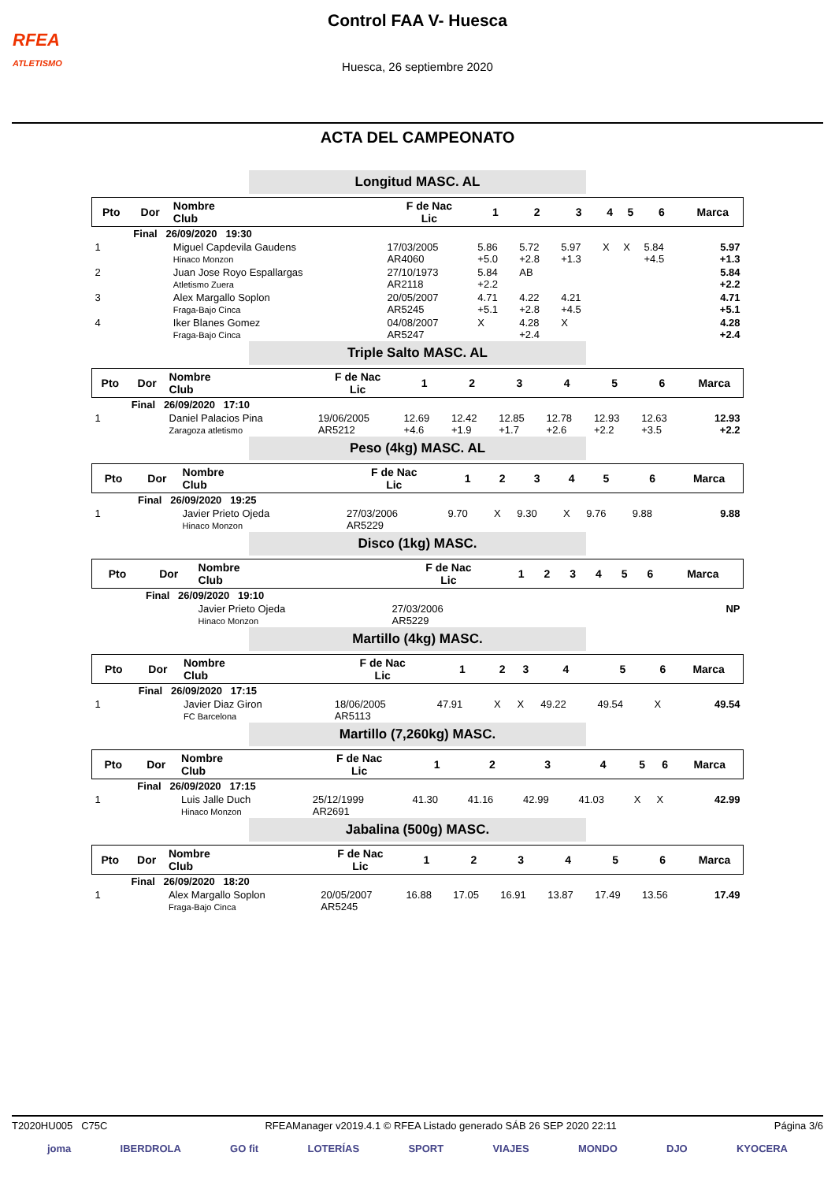RFEA
ATLETISMO
Control FAA V- Huesca
Huesca, 26 septiembre 2020
ACTA DEL CAMPEONATO
Longitud MASC. AL
| Pto | Dor | Nombre Club | F de Nac Lic | 1 | 2 | 3 | 4 | 5 | 6 | Marca |
| --- | --- | --- | --- | --- | --- | --- | --- | --- | --- | --- |
| | Final 26/09/2020 19:30 | | | | | | | | | |
| 1 | | Miguel Capdevila Gaudens Hinaco Monzon | 17/03/2005 AR4060 | 5.86 +5.0 | 5.72 +2.8 | 5.97 +1.3 | X | X | 5.84 +4.5 | 5.97 +1.3 |
| 2 | | Juan Jose Royo Espallargas Atletismo Zuera | 27/10/1973 AR2118 | 5.84 +2.2 | AB | | | | | 5.84 +2.2 |
| 3 | | Alex Margallo Soplon Fraga-Bajo Cinca | 20/05/2007 AR5245 | 4.71 +5.1 | 4.22 +2.8 | 4.21 +4.5 | | | | 4.71 +5.1 |
| 4 | | Iker Blanes Gomez Fraga-Bajo Cinca | 04/08/2007 AR5247 | X | 4.28 +2.4 | X | | | | 4.28 +2.4 |
Triple Salto MASC. AL
| Pto | Dor | Nombre Club | F de Nac Lic | 1 | 2 | 3 | 4 | 5 | 6 | Marca |
| --- | --- | --- | --- | --- | --- | --- | --- | --- | --- | --- |
| | Final 26/09/2020 17:10 | | | | | | | | | |
| 1 | | Daniel Palacios Pina Zaragoza atletismo | 19/06/2005 AR5212 | 12.69 +4.6 | 12.42 +1.9 | 12.85 +1.7 | 12.78 +2.6 | 12.93 +2.2 | 12.63 +3.5 | 12.93 +2.2 |
Peso (4kg) MASC. AL
| Pto | Dor | Nombre Club | F de Nac Lic | 1 | 2 | 3 | 4 | 5 | 6 | Marca |
| --- | --- | --- | --- | --- | --- | --- | --- | --- | --- | --- |
| | Final 26/09/2020 19:25 | | | | | | | | | |
| 1 | | Javier Prieto Ojeda Hinaco Monzon | 27/03/2006 AR5229 | 9.70 | X | 9.30 | X | 9.76 | 9.88 | 9.88 |
Disco (1kg) MASC.
| Pto | Dor | Nombre Club | F de Nac Lic | 1 | 2 | 3 | 4 | 5 | 6 | Marca |
| --- | --- | --- | --- | --- | --- | --- | --- | --- | --- | --- |
| | Final 26/09/2020 19:10 | | | | | | | | | |
| | | Javier Prieto Ojeda Hinaco Monzon | 27/03/2006 AR5229 | | | | | | | NP |
Martillo (4kg) MASC.
| Pto | Dor | Nombre Club | F de Nac Lic | 1 | 2 | 3 | 4 | 5 | 6 | Marca |
| --- | --- | --- | --- | --- | --- | --- | --- | --- | --- | --- |
| | Final 26/09/2020 17:15 | | | | | | | | | |
| 1 | | Javier Diaz Giron FC Barcelona | 18/06/2005 AR5113 | 47.91 | X | X | 49.22 | 49.54 | X | 49.54 |
Martillo (7,260kg) MASC.
| Pto | Dor | Nombre Club | F de Nac Lic | 1 | 2 | 3 | 4 | 5 | 6 | Marca |
| --- | --- | --- | --- | --- | --- | --- | --- | --- | --- | --- |
| | Final 26/09/2020 17:15 | | | | | | | | | |
| 1 | | Luis Jalle Duch Hinaco Monzon | 25/12/1999 AR2691 | 41.30 | 41.16 | 42.99 | 41.03 | X | X | 42.99 |
Jabalina (500g) MASC.
| Pto | Dor | Nombre Club | F de Nac Lic | 1 | 2 | 3 | 4 | 5 | 6 | Marca |
| --- | --- | --- | --- | --- | --- | --- | --- | --- | --- | --- |
| | Final 26/09/2020 18:20 | | | | | | | | | |
| 1 | | Alex Margallo Soplon Fraga-Bajo Cinca | 20/05/2007 AR5245 | 16.88 | 17.05 | 16.91 | 13.87 | 17.49 | 13.56 | 17.49 |
T2020HU005 C75C RFEAManager v2019.4.1 © RFEA Listado generado SÁB 26 SEP 2020 22:11 Página 3/6
joma IBERDROLA GO fit LOTERÍAS SPORT VIAJES MONDO DJO KYOCERA